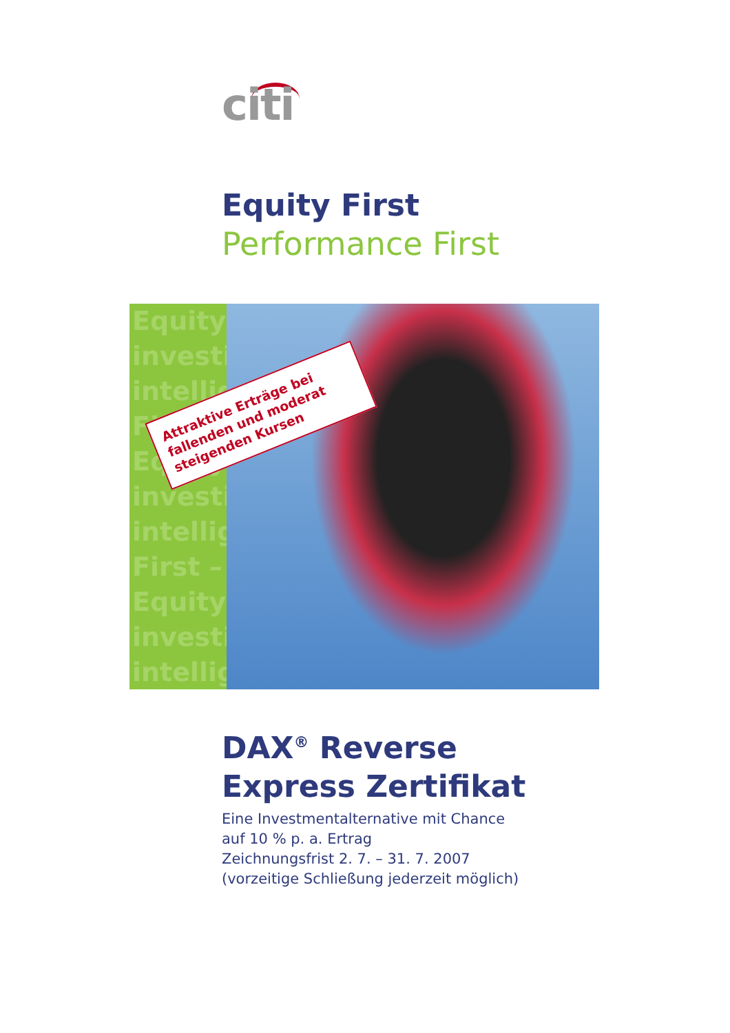citi
Equity First
Performance First
Equity
investi
intellig
First –
Equity
investi
intellig
First –
Equity
investi
intellig
Attraktive Erträge bei fallenden und moderat steigenden Kursen
DAX<sup>®</sup> Reverse
Express Zertifikat
Eine Investmentalternative mit Chance
auf 10 % p. a. Ertrag
Zeichnungsfrist 2. 7. – 31. 7. 2007
(vorzeitige Schließung jederzeit möglich)